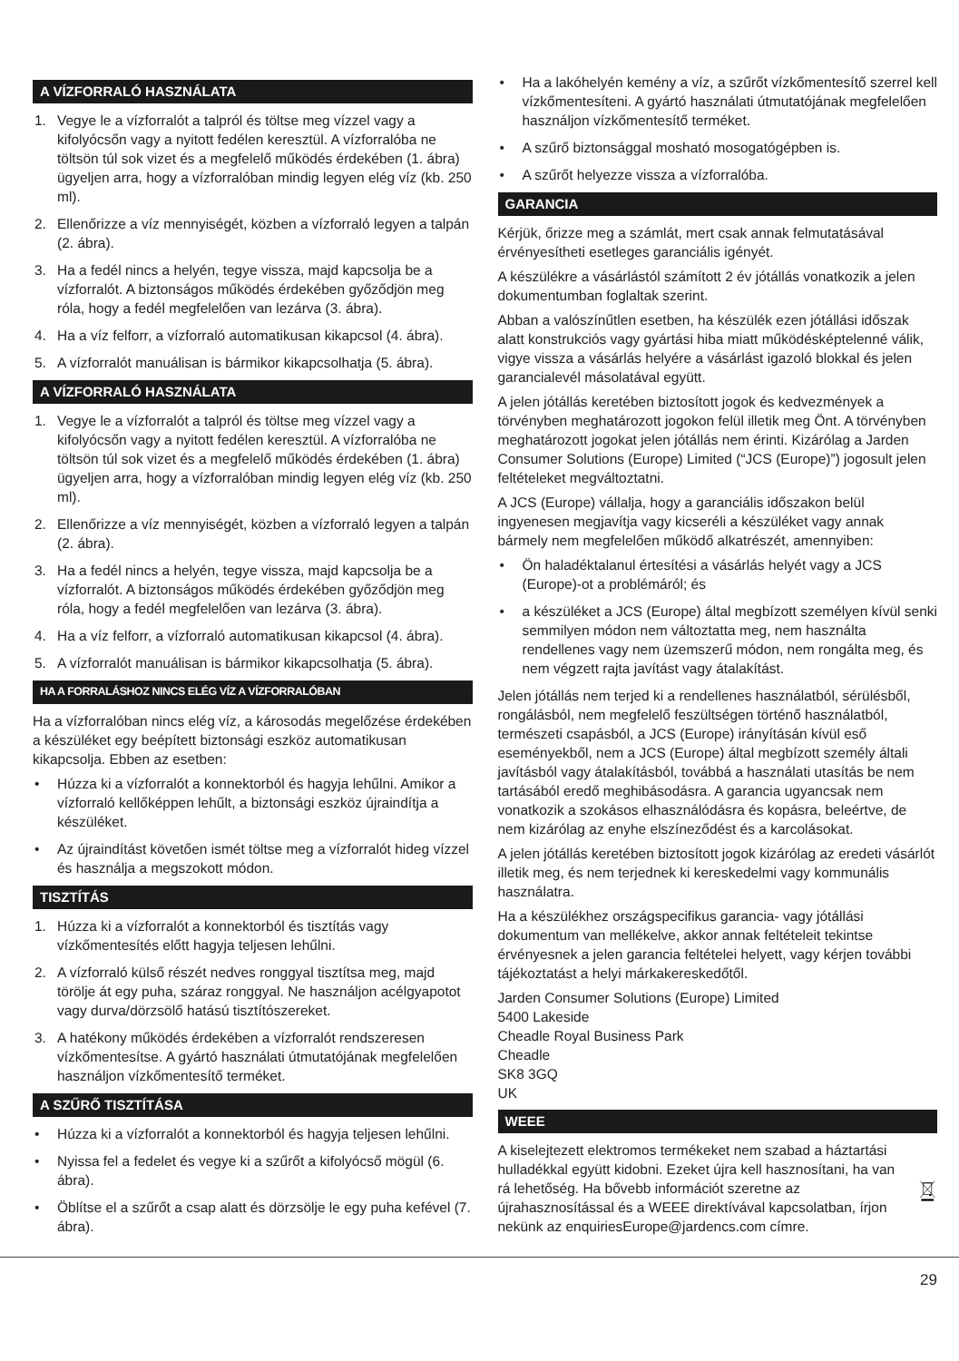A VÍZFORRALÓ HASZNÁLATA
1. Vegye le a vízforralót a talpról és töltse meg vízzel vagy a kifolyócsőn vagy a nyitott fedélen keresztül. A vízforralóba ne töltsön túl sok vizet és a megfelelő működés érdekében (1. ábra) ügyeljen arra, hogy a vízforralóban mindig legyen elég víz (kb. 250 ml).
2. Ellenőrizze a víz mennyiségét, közben a vízforraló legyen a talpán (2. ábra).
3. Ha a fedél nincs a helyén, tegye vissza, majd kapcsolja be a vízforralót. A biztonságos működés érdekében győződjön meg róla, hogy a fedél megfelelően van lezárva (3. ábra).
4. Ha a víz felforr, a vízforraló automatikusan kikapcsol (4. ábra).
5. A vízforralót manuálisan is bármikor kikapcsolhatja (5. ábra).
A VÍZFORRALÓ HASZNÁLATA
1. Vegye le a vízforralót a talpról és töltse meg vízzel vagy a kifolyócsőn vagy a nyitott fedélen keresztül. A vízforralóba ne töltsön túl sok vizet és a megfelelő működés érdekében (1. ábra) ügyeljen arra, hogy a vízforralóban mindig legyen elég víz (kb. 250 ml).
2. Ellenőrizze a víz mennyiségét, közben a vízforraló legyen a talpán (2. ábra).
3. Ha a fedél nincs a helyén, tegye vissza, majd kapcsolja be a vízforralót. A biztonságos működés érdekében győződjön meg róla, hogy a fedél megfelelően van lezárva (3. ábra).
4. Ha a víz felforr, a vízforraló automatikusan kikapcsol (4. ábra).
5. A vízforralót manuálisan is bármikor kikapcsolhatja (5. ábra).
HA A FORRALÁSHOZ NINCS ELÉG VÍZ A VÍZFORRALÓBAN
Ha a vízforralóban nincs elég víz, a károsodás megelőzése érdekében a készüléket egy beépített biztonsági eszköz automatikusan kikapcsolja. Ebben az esetben:
• Húzza ki a vízforralót a konnektorból és hagyja lehűlni. Amikor a vízforraló kellőképpen lehűlt, a biztonsági eszköz újraindítja a készüléket.
• Az újraindítást követően ismét töltse meg a vízforralót hideg vízzel és használja a megszokott módon.
TISZTÍTÁS
1. Húzza ki a vízforralót a konnektorból és tisztítás vagy vízkőmentesítés előtt hagyja teljesen lehűlni.
2. A vízforraló külső részét nedves ronggyal tisztítsa meg, majd törölje át egy puha, száraz ronggyal. Ne használjon acélgyapotot vagy durva/dörzsölő hatású tisztítószereket.
3. A hatékony működés érdekében a vízforralót rendszeresen vízkőmentesítse. A gyártó használati útmutatójának megfelelően használjon vízkőmentesítő terméket.
A SZŰRŐ TISZTÍTÁSA
• Húzza ki a vízforralót a konnektorból és hagyja teljesen lehűlni.
• Nyissa fel a fedelet és vegye ki a szűrőt a kifolyócső mögül (6. ábra).
• Öblítse el a szűrőt a csap alatt és dörzsölje le egy puha kefével (7. ábra).
• Ha a lakóhelyén kemény a víz, a szűrőt vízkőmentesítő szerrel kell vízkőmentesíteni. A gyártó használati útmutatójának megfelelően használjon vízkőmentesítő terméket.
• A szűrő biztonsággal mosható mosogatógépben is.
• A szűrőt helyezze vissza a vízforralóba.
GARANCIA
Kérjük, őrizze meg a számlát, mert csak annak felmutatásával érvényesítheti esetleges garanciális igényét.
A készülékre a vásárlástól számított 2 év jótállás vonatkozik a jelen dokumentumban foglaltak szerint.
Abban a valószínűtlen esetben, ha készülék ezen jótállási időszak alatt konstrukciós vagy gyártási hiba miatt működésképtelenné válik, vigye vissza a vásárlás helyére a vásárlást igazoló blokkal és jelen garancialevél másolatával együtt.
A jelen jótállás keretében biztosított jogok és kedvezmények a törvényben meghatározott jogokon felül illetik meg Önt. A törvényben meghatározott jogokat jelen jótállás nem érinti. Kizárólag a Jarden Consumer Solutions (Europe) Limited (“JCS (Europe)”) jogosult jelen feltételeket megváltoztatni.
A JCS (Europe) vállalja, hogy a garanciális időszakon belül ingyenesen megjavítja vagy kicseréli a készüléket vagy annak bármely nem megfelelően működő alkatrészét, amennyiben:
• Ön haladéktalanul értesítési a vásárlás helyét vagy a JCS (Europe)-ot a problémáról; és
• a készüléket a JCS (Europe) által megbízott személyen kívül senki semmilyen módon nem változtatta meg, nem használta rendellenes vagy nem üzemszerű módon, nem rongálta meg, és nem végzett rajta javítást vagy átalakítást.
Jelen jótállás nem terjed ki a rendellenes használatból, sérülésből, rongálásból, nem megfelelő feszültségen történő használatból, természeti csapásból, a JCS (Europe) irányításán kívül eső eseményekből, nem a JCS (Europe) által megbízott személy általi javításból vagy átalakításból, továbbá a használati utasítás be nem tartásából eredő meghibásodásra. A garancia ugyancsak nem vonatkozik a szokásos elhasználódásra és kopásra, beleértve, de nem kizárólag az enyhe elszíneződést és a karcolásokat.
A jelen jótállás keretében biztosított jogok kizárólag az eredeti vásárlót illetik meg, és nem terjednek ki kereskedelmi vagy kommunális használatra.
Ha a készülékhez országspecifikus garancia- vagy jótállási dokumentum van mellékelve, akkor annak feltételeit tekintse érvényesnek a jelen garancia feltételei helyett, vagy kérjen további tájékoztatást a helyi márkakereskedőtől.
Jarden Consumer Solutions (Europe) Limited
5400 Lakeside
Cheadle Royal Business Park
Cheadle
SK8 3GQ
UK
WEEE
A kiselejtezett elektromos termékeket nem szabad a háztartási hulladékkal együtt kidobni. Ezeket újra kell hasznosítani, ha van rá lehetőség. Ha bővebb információt szeretne az újrahasznosítással és a WEEE direktívával kapcsolatban, írjon nekünk az enquiriesEurope@jardencs.com címre.
29